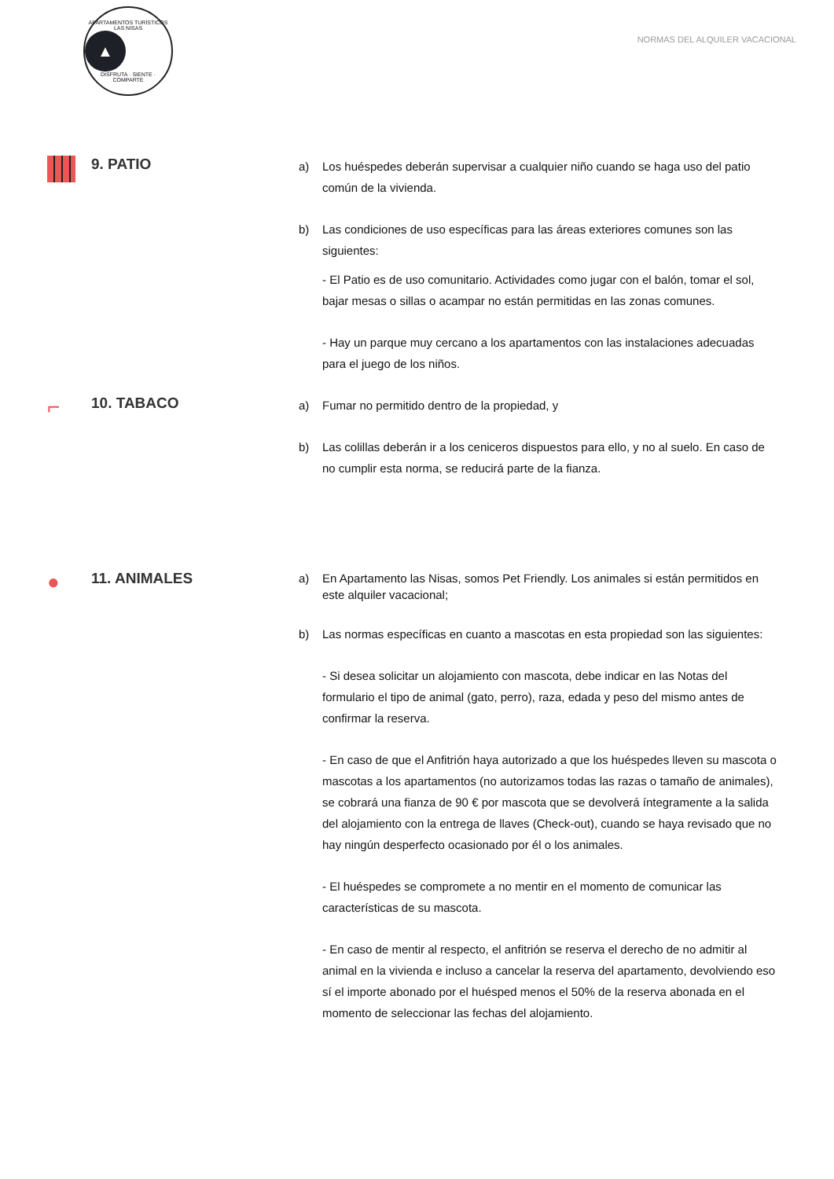APARTAMENTOS TURÍSTICOS LAS NISAS
▲
DISFRUTA · SIENTE · COMPARTE
NORMAS DEL ALQUILER VACACIONAL
9. PATIO
a) Los huéspedes deberán supervisar a cualquier niño cuando se haga uso del patio común de la vivienda.
b) Las condiciones de uso específicas para las áreas exteriores comunes son las siguientes:
- El Patio es de uso comunitario. Actividades como jugar con el balón, tomar el sol, bajar mesas o sillas o acampar no están permitidas en las zonas comunes.
- Hay un parque muy cercano a los apartamentos con las instalaciones adecuadas para el juego de los niños.
⌐
10. TABACO
a) Fumar no permitido dentro de la propiedad, y
b) Las colillas deberán ir a los ceniceros dispuestos para ello, y no al suelo. En caso de no cumplir esta norma, se reducirá parte de la fianza.
●
11. ANIMALES
a) En Apartamento las Nisas, somos Pet Friendly. Los animales si están permitidos en este alquiler vacacional;
b) Las normas específicas en cuanto a mascotas en esta propiedad son las siguientes:
- Si desea solicitar un alojamiento con mascota, debe indicar en las Notas del formulario el tipo de animal (gato, perro), raza, edada y peso del mismo antes de confirmar la reserva.
- En caso de que el Anfitrión haya autorizado a que los huéspedes lleven su mascota o mascotas a los apartamentos (no autorizamos todas las razas o tamaño de animales), se cobrará una fianza de 90 € por mascota que se devolverá íntegramente a la salida del alojamiento con la entrega de llaves (Check-out), cuando se haya revisado que no hay ningún desperfecto ocasionado por él o los animales.
- El huéspedes se compromete a no mentir en el momento de comunicar las características de su mascota.
- En caso de mentir al respecto, el anfitrión se reserva el derecho de no admitir al animal en la vivienda e incluso a cancelar la reserva del apartamento, devolviendo eso sí el importe abonado por el huésped menos el 50% de la reserva abonada en el momento de seleccionar las fechas del alojamiento.